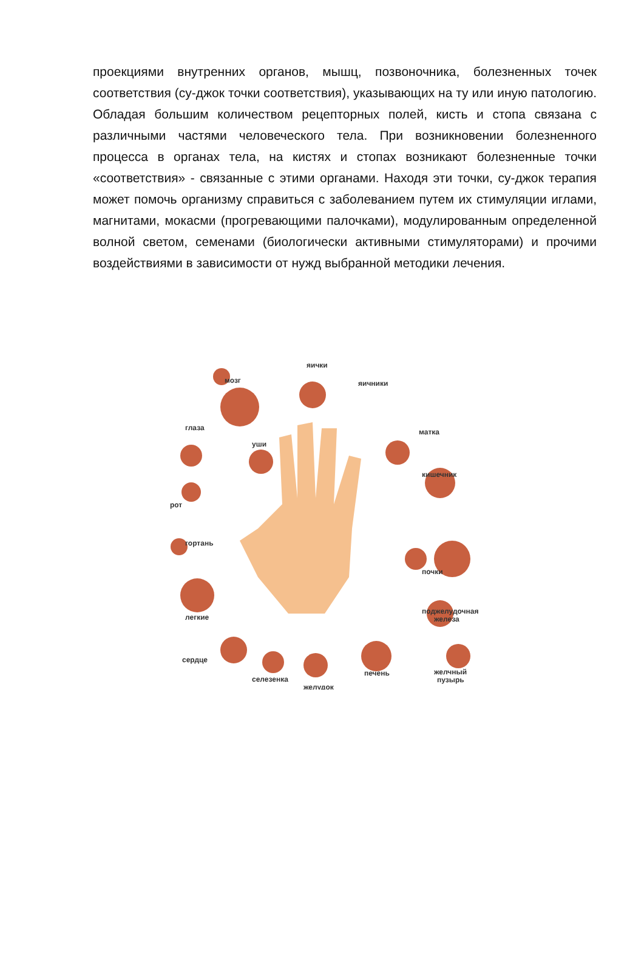проекциями внутренних органов, мышц, позвоночника, болезненных точек соответствия (су-джок точки соответствия), указывающих на ту или иную патологию. Обладая большим количеством рецепторных полей, кисть и стопа связана с различными частями человеческого тела. При возникновении болезненного процесса в органах тела, на кистях и стопах возникают болезненные точки «соответствия» - связанные с этими органами. Находя эти точки, су-джок терапия может помочь организму справиться с заболеванием путем их стимуляции иглами, магнитами, мокасми (прогревающими палочками), модулированным определенной волной светом, семенами (биологически активными стимуляторами) и прочими воздействиями в зависимости от нужд выбранной методики лечения.
мозг
яички
яичники
матка
глаза
уши
кишечник
рот
гортань
почки
поджелудочная
железа
легкие
сердце
селезенка
желудок
печень
желчный
пузырь